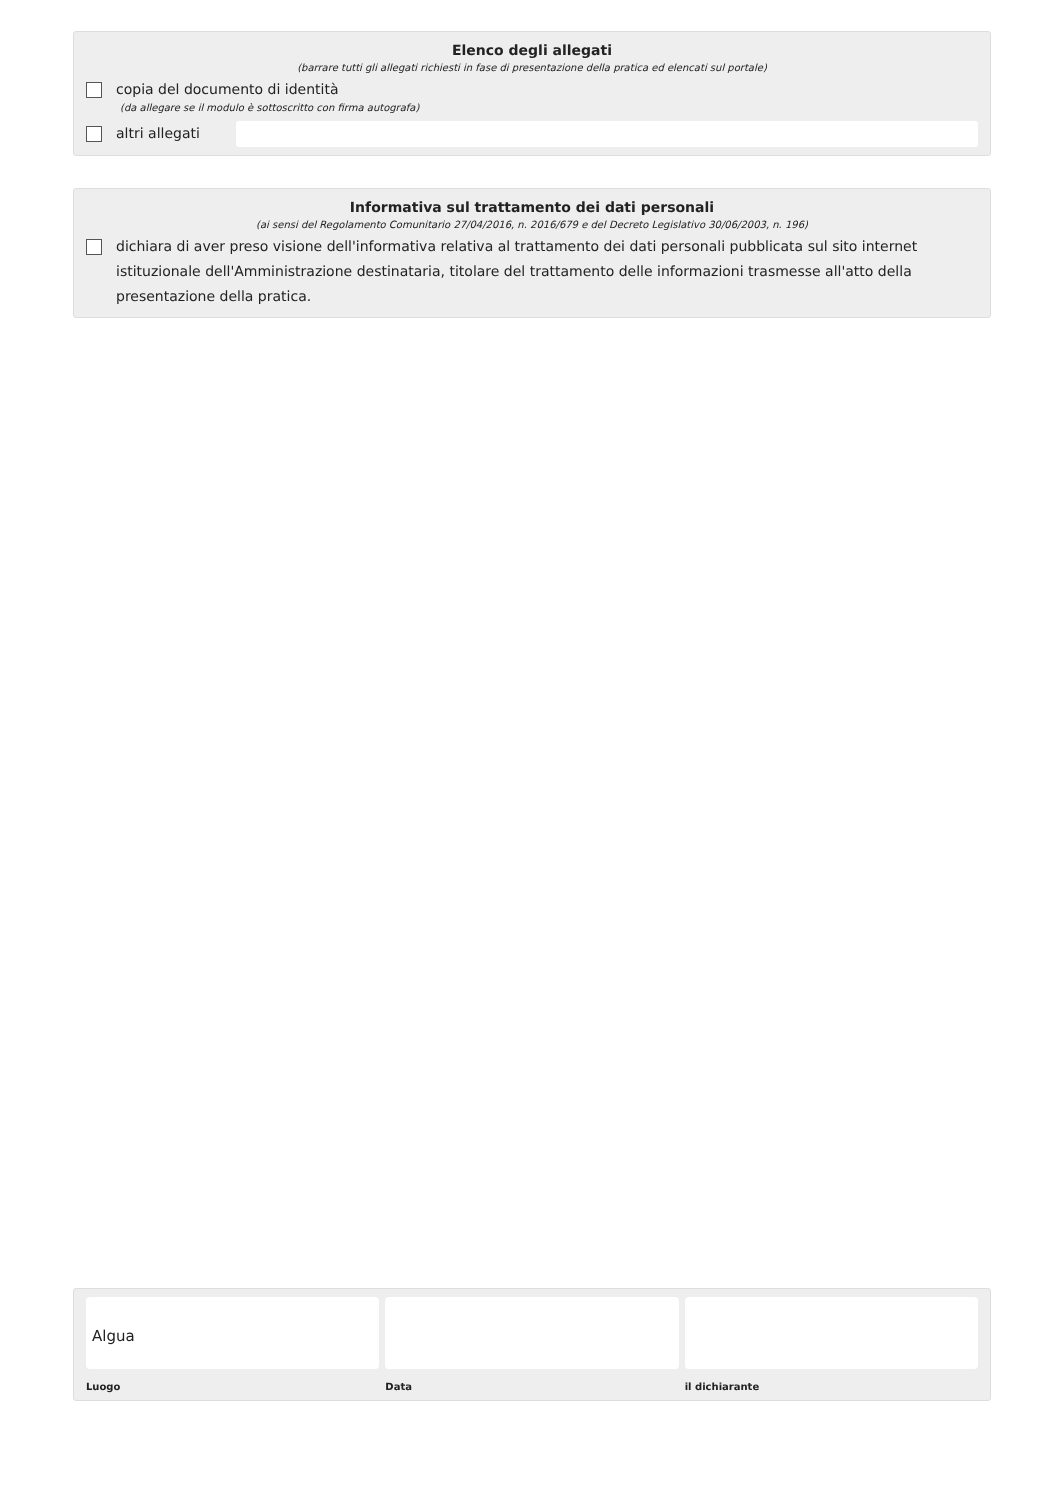Elenco degli allegati
(barrare tutti gli allegati richiesti in fase di presentazione della pratica ed elencati sul portale)
copia del documento di identità
(da allegare se il modulo è sottoscritto con firma autografa)
altri allegati
Informativa sul trattamento dei dati personali
(ai sensi del Regolamento Comunitario 27/04/2016, n. 2016/679 e del Decreto Legislativo 30/06/2003, n. 196)
dichiara di aver preso visione dell'informativa relativa al trattamento dei dati personali pubblicata sul sito internet istituzionale dell'Amministrazione destinataria, titolare del trattamento delle informazioni trasmesse all'atto della presentazione della pratica.
Algua
Luogo
Data il dichiarante